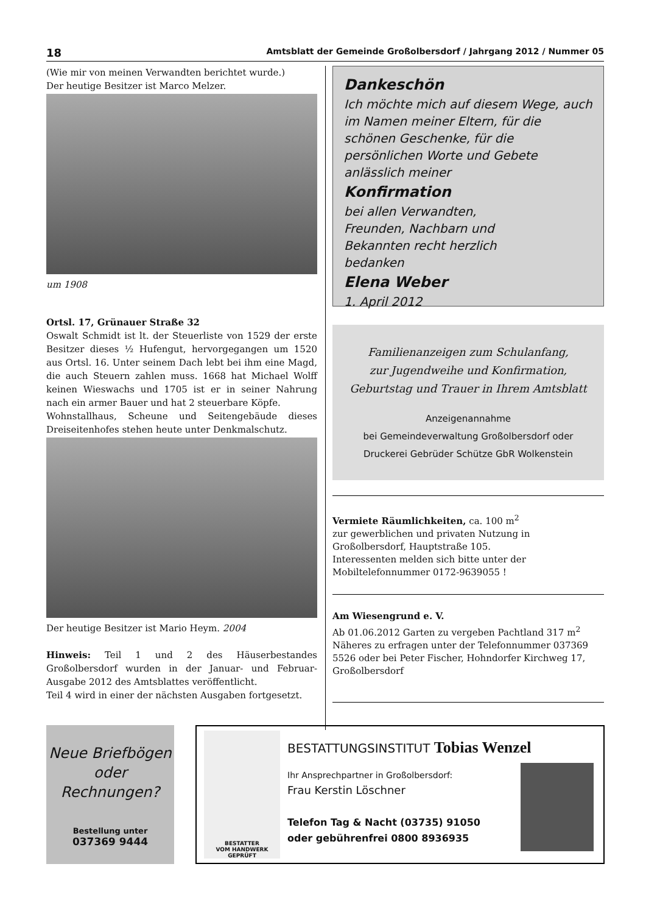18 Amtsblatt der Gemeinde Großolbersdorf / Jahrgang 2012 / Nummer 05
(Wie mir von meinen Verwandten berichtet wurde.)
Der heutige Besitzer ist Marco Melzer.
um 1908
Ortsl. 17, Grünauer Straße 32
Oswalt Schmidt ist lt. der Steuerliste von 1529 der erste Besitzer dieses ½ Hufengut, hervorgegangen um 1520 aus Ortsl. 16. Unter seinem Dach lebt bei ihm eine Magd, die auch Steuern zahlen muss. 1668 hat Michael Wolff keinen Wieswachs und 1705 ist er in seiner Nahrung nach ein armer Bauer und hat 2 steuerbare Köpfe.
Wohnstallhaus, Scheune und Seitengebäude dieses Dreiseitenhofes stehen heute unter Denkmalschutz.
Der heutige Besitzer ist Mario Heym. 2004
Hinweis: Teil 1 und 2 des Häuserbestandes Großolbersdorf wurden in der Januar- und Februar-Ausgabe 2012 des Amtsblattes veröffentlicht.
Teil 4 wird in einer der nächsten Ausgaben fortgesetzt.
Dankeschön
Ich möchte mich auf diesem Wege, auch im Namen meiner Eltern, für die schönen Geschenke, für die persönlichen Worte und Gebete anlässlich meiner
Konfirmation
bei allen Verwandten, Freunden, Nachbarn und Bekannten recht herzlich bedanken
Elena Weber
1. April 2012
Familienanzeigen zum Schulanfang,
zur Jugendweihe und Konfirmation,
Geburtstag und Trauer in Ihrem Amtsblatt
Anzeigenannahme
bei Gemeindeverwaltung Großolbersdorf oder
Druckerei Gebrüder Schütze GbR Wolkenstein
Vermiete Räumlichkeiten, ca. 100 m<sup>2</sup>
zur gewerblichen und privaten Nutzung in
Großolbersdorf, Hauptstraße 105.
Interessenten melden sich bitte unter der
Mobiltelefonnummer 0172-9639055 !
Am Wiesengrund e. V.
Ab 01.06.2012 Garten zu vergeben Pachtland 317 m<sup>2</sup>
Näheres zu erfragen unter der Telefonnummer 037369 5526 oder bei Peter Fischer, Hohndorfer Kirchweg 17, Großolbersdorf
Neue Briefbögen
oder
Rechnungen?
Bestellung unter
037369 9444
BESTATTER
VOM HANDWERK GEPRÜFT
BESTATTUNGSINSTITUT Tobias Wenzel
Ihr Ansprechpartner in Großolbersdorf:
Frau Kerstin Löschner
Telefon Tag & Nacht (03735) 91050
oder gebührenfrei 0800 8936935